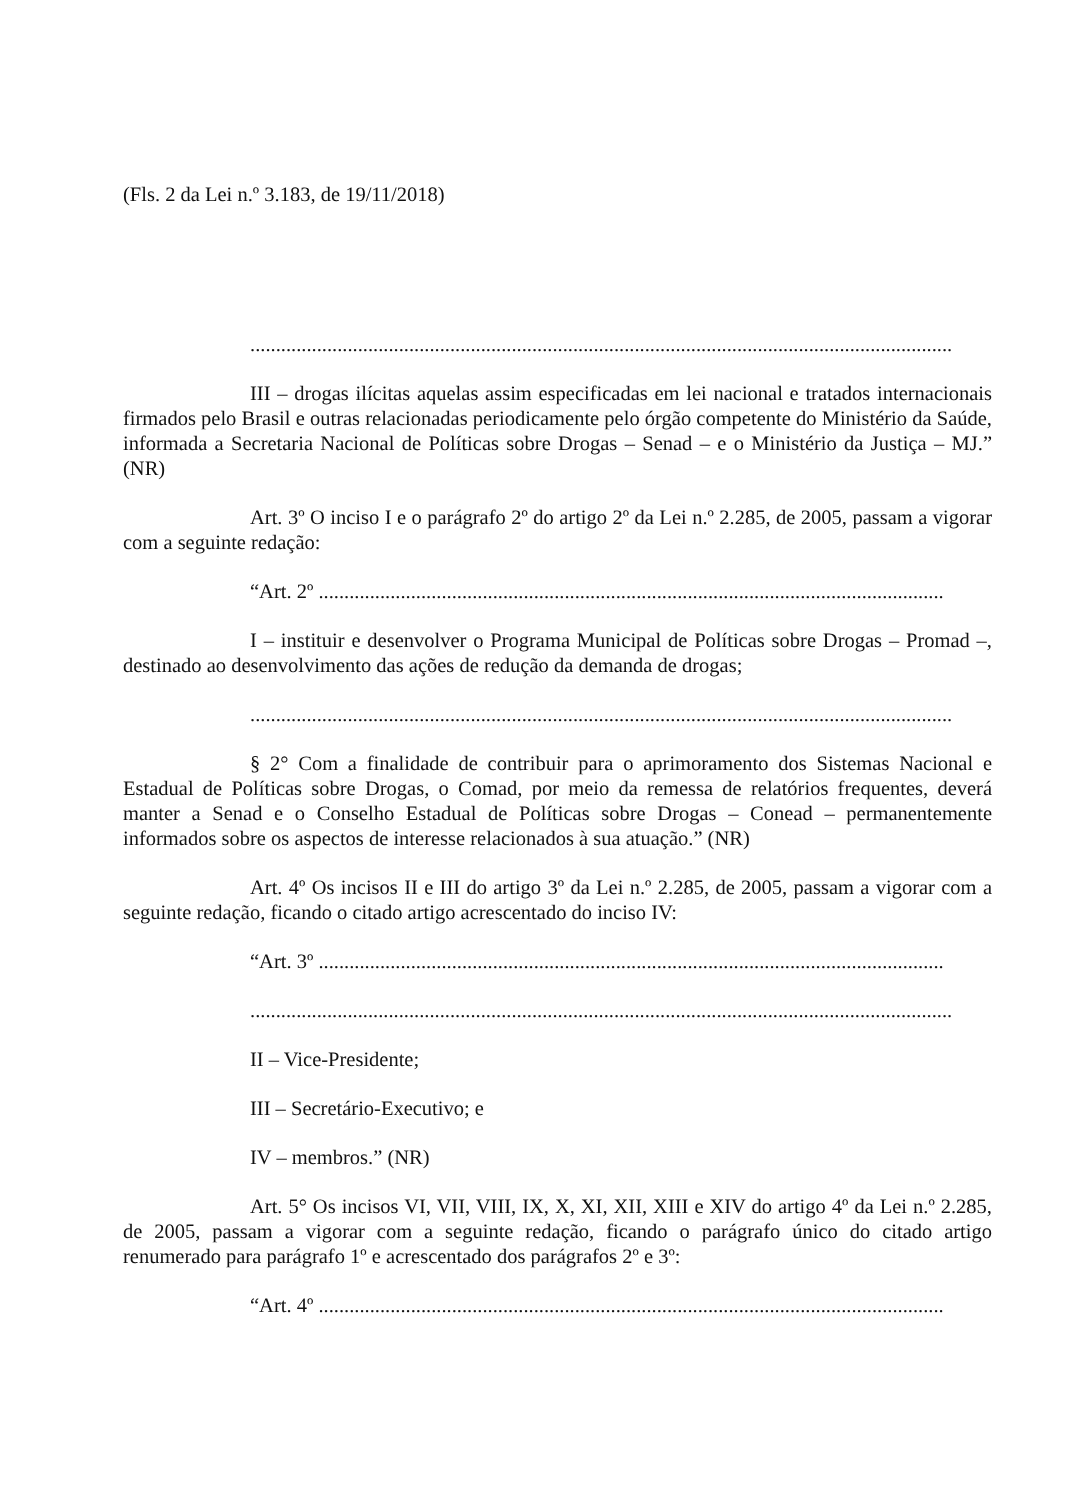(Fls. 2 da Lei n.º 3.183, de 19/11/2018)
.........................................................................................................................................
III – drogas ilícitas aquelas assim especificadas em lei nacional e tratados internacionais firmados pelo Brasil e outras relacionadas periodicamente pelo órgão competente do Ministério da Saúde, informada a Secretaria Nacional de Políticas sobre Drogas – Senad – e o Ministério da Justiça – MJ.” (NR)
Art. 3º O inciso I e o parágrafo 2º do artigo 2º da Lei n.º 2.285, de 2005, passam a vigorar com a seguinte redação:
“Art. 2º ..........................................................................................................................
I – instituir e desenvolver o Programa Municipal de Políticas sobre Drogas – Promad –, destinado ao desenvolvimento das ações de redução da demanda de drogas;
.........................................................................................................................................
§ 2° Com a finalidade de contribuir para o aprimoramento dos Sistemas Nacional e Estadual de Políticas sobre Drogas, o Comad, por meio da remessa de relatórios frequentes, deverá manter a Senad e o Conselho Estadual de Políticas sobre Drogas – Conead – permanentemente informados sobre os aspectos de interesse relacionados à sua atuação.” (NR)
Art. 4º Os incisos II e III do artigo 3º da Lei n.º 2.285, de 2005, passam a vigorar com a seguinte redação, ficando o citado artigo acrescentado do inciso IV:
“Art. 3º ..........................................................................................................................
.........................................................................................................................................
II – Vice-Presidente;
III – Secretário-Executivo; e
IV – membros.” (NR)
Art. 5° Os incisos VI, VII, VIII, IX, X, XI, XII, XIII e XIV do artigo 4º da Lei n.º 2.285, de 2005, passam a vigorar com a seguinte redação, ficando o parágrafo único do citado artigo renumerado para parágrafo 1º e acrescentado dos parágrafos 2º e 3º:
“Art. 4º ..........................................................................................................................